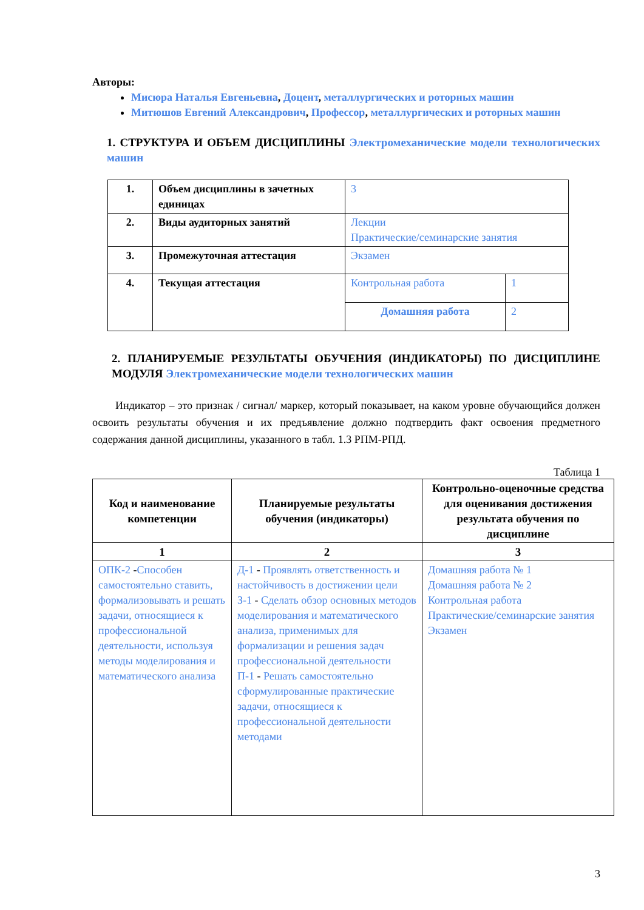Авторы:
Мисюра Наталья Евгеньевна, Доцент, металлургических и роторных машин
Митюшов Евгений Александрович, Профессор, металлургических и роторных машин
1. СТРУКТУРА И ОБЪЕМ ДИСЦИПЛИНЫ Электромеханические модели технологических машин
| 1. | Объем дисциплины в зачетных единицах | 3 | |
| 2. | Виды аудиторных занятий | Лекции Практические/семинарские занятия | |
| 3. | Промежуточная аттестация | Экзамен | |
| 4. | Текущая аттестация | Контрольная работа | 1 |
| | | Домашняя работа | 2 |
2. ПЛАНИРУЕМЫЕ РЕЗУЛЬТАТЫ ОБУЧЕНИЯ (ИНДИКАТОРЫ) ПО ДИСЦИПЛИНЕ МОДУЛЯ Электромеханические модели технологических машин
Индикатор – это признак / сигнал/ маркер, который показывает, на каком уровне обучающийся должен освоить результаты обучения и их предъявление должно подтвердить факт освоения предметного содержания данной дисциплины, указанного в табл. 1.3 РПМ-РПД.
Таблица 1
| Код и наименование компетенции | Планируемые результаты обучения (индикаторы) | Контрольно-оценочные средства для оценивания достижения результата обучения по дисциплине |
| --- | --- | --- |
| 1 | 2 | 3 |
| ОПК-2 - Способен самостоятельно ставить, формализовывать и решать задачи, относящиеся к профессиональной деятельности, используя методы моделирования и математического анализа | Д-1 - Проявлять ответственность и настойчивость в достижении цели З-1 - Сделать обзор основных методов моделирования и математического анализа, применимых для формализации и решения задач профессиональной деятельности П-1 - Решать самостоятельно сформулированные практические задачи, относящиеся к профессиональной деятельности методами | Домашняя работа № 1 Домашняя работа № 2 Контрольная работа Практические/семинарские занятия Экзамен |
3